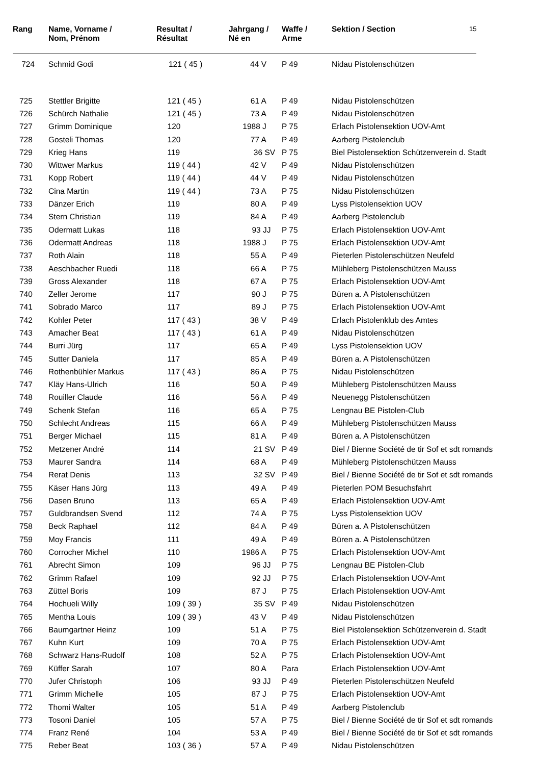| Rang | Name, Vorname / Nom, Prénom | Resultat / Résultat | Jahrgang / Né en | Waffe / Arme | Sektion / Section | 15 |
| --- | --- | --- | --- | --- | --- | --- |
| 724 | Schmid Godi | 121 ( 45 ) | 44 V | P 49 | Nidau Pistolenschützen | |
| 725 | Stettler Brigitte | 121 ( 45 ) | 61 A | P 49 | Nidau Pistolenschützen |
| 726 | Schürch Nathalie | 121 ( 45 ) | 73 A | P 49 | Nidau Pistolenschützen |
| 727 | Grimm Dominique | 120 | 1988 J | P 75 | Erlach Pistolensektion UOV-Amt |
| 728 | Gosteli Thomas | 120 | 77 A | P 49 | Aarberg Pistolenclub |
| 729 | Krieg Hans | 119 | 36 SV | P 75 | Biel Pistolensektion Schützenverein d. Stadt |
| 730 | Wittwer Markus | 119 ( 44 ) | 42 V | P 49 | Nidau Pistolenschützen |
| 731 | Kopp Robert | 119 ( 44 ) | 44 V | P 49 | Nidau Pistolenschützen |
| 732 | Cina Martin | 119 ( 44 ) | 73 A | P 75 | Nidau Pistolenschützen |
| 733 | Dänzer Erich | 119 | 80 A | P 49 | Lyss Pistolensektion UOV |
| 734 | Stern Christian | 119 | 84 A | P 49 | Aarberg Pistolenclub |
| 735 | Odermatt Lukas | 118 | 93 JJ | P 75 | Erlach Pistolensektion UOV-Amt |
| 736 | Odermatt Andreas | 118 | 1988 J | P 75 | Erlach Pistolensektion UOV-Amt |
| 737 | Roth Alain | 118 | 55 A | P 49 | Pieterlen Pistolenschützen Neufeld |
| 738 | Aeschbacher Ruedi | 118 | 66 A | P 75 | Mühleberg Pistolenschützen Mauss |
| 739 | Gross Alexander | 118 | 67 A | P 75 | Erlach Pistolensektion UOV-Amt |
| 740 | Zeller Jerome | 117 | 90 J | P 75 | Büren a. A Pistolenschützen |
| 741 | Sobrado Marco | 117 | 89 J | P 75 | Erlach Pistolensektion UOV-Amt |
| 742 | Kohler Peter | 117 ( 43 ) | 38 V | P 49 | Erlach Pistolenklub des Amtes |
| 743 | Amacher Beat | 117 ( 43 ) | 61 A | P 49 | Nidau Pistolenschützen |
| 744 | Burri Jürg | 117 | 65 A | P 49 | Lyss Pistolensektion UOV |
| 745 | Sutter Daniela | 117 | 85 A | P 49 | Büren a. A Pistolenschützen |
| 746 | Rothenbühler Markus | 117 ( 43 ) | 86 A | P 75 | Nidau Pistolenschützen |
| 747 | Kläy Hans-Ulrich | 116 | 50 A | P 49 | Mühleberg Pistolenschützen Mauss |
| 748 | Rouiller Claude | 116 | 56 A | P 49 | Neuenegg Pistolenschützen |
| 749 | Schenk Stefan | 116 | 65 A | P 75 | Lengnau BE Pistolen-Club |
| 750 | Schlecht Andreas | 115 | 66 A | P 49 | Mühleberg Pistolenschützen Mauss |
| 751 | Berger Michael | 115 | 81 A | P 49 | Büren a. A Pistolenschützen |
| 752 | Metzener André | 114 | 21 SV | P 49 | Biel / Bienne Société de tir Sof et sdt romands |
| 753 | Maurer Sandra | 114 | 68 A | P 49 | Mühleberg Pistolenschützen Mauss |
| 754 | Rerat Denis | 113 | 32 SV | P 49 | Biel / Bienne Société de tir Sof et sdt romands |
| 755 | Käser Hans Jürg | 113 | 49 A | P 49 | Pieterlen POM Besuchsfahrt |
| 756 | Dasen Bruno | 113 | 65 A | P 49 | Erlach Pistolensektion UOV-Amt |
| 757 | Guldbrandsen Svend | 112 | 74 A | P 75 | Lyss Pistolensektion UOV |
| 758 | Beck Raphael | 112 | 84 A | P 49 | Büren a. A Pistolenschützen |
| 759 | Moy Francis | 111 | 49 A | P 49 | Büren a. A Pistolenschützen |
| 760 | Corrocher Michel | 110 | 1986 A | P 75 | Erlach Pistolensektion UOV-Amt |
| 761 | Abrecht Simon | 109 | 96 JJ | P 75 | Lengnau BE Pistolen-Club |
| 762 | Grimm Rafael | 109 | 92 JJ | P 75 | Erlach Pistolensektion UOV-Amt |
| 763 | Züttel Boris | 109 | 87 J | P 75 | Erlach Pistolensektion UOV-Amt |
| 764 | Hochueli Willy | 109 ( 39 ) | 35 SV | P 49 | Nidau Pistolenschützen |
| 765 | Mentha Louis | 109 ( 39 ) | 43 V | P 49 | Nidau Pistolenschützen |
| 766 | Baumgartner Heinz | 109 | 51 A | P 75 | Biel Pistolensektion Schützenverein d. Stadt |
| 767 | Kuhn Kurt | 109 | 70 A | P 75 | Erlach Pistolensektion UOV-Amt |
| 768 | Schwarz Hans-Rudolf | 108 | 52 A | P 75 | Erlach Pistolensektion UOV-Amt |
| 769 | Küffer Sarah | 107 | 80 A | Para | Erlach Pistolensektion UOV-Amt |
| 770 | Jufer Christoph | 106 | 93 JJ | P 49 | Pieterlen Pistolenschützen Neufeld |
| 771 | Grimm Michelle | 105 | 87 J | P 75 | Erlach Pistolensektion UOV-Amt |
| 772 | Thomi Walter | 105 | 51 A | P 49 | Aarberg Pistolenclub |
| 773 | Tosoni Daniel | 105 | 57 A | P 75 | Biel / Bienne Société de tir Sof et sdt romands |
| 774 | Franz René | 104 | 53 A | P 49 | Biel / Bienne Société de tir Sof et sdt romands |
| 775 | Reber Beat | 103 ( 36 ) | 57 A | P 49 | Nidau Pistolenschützen |